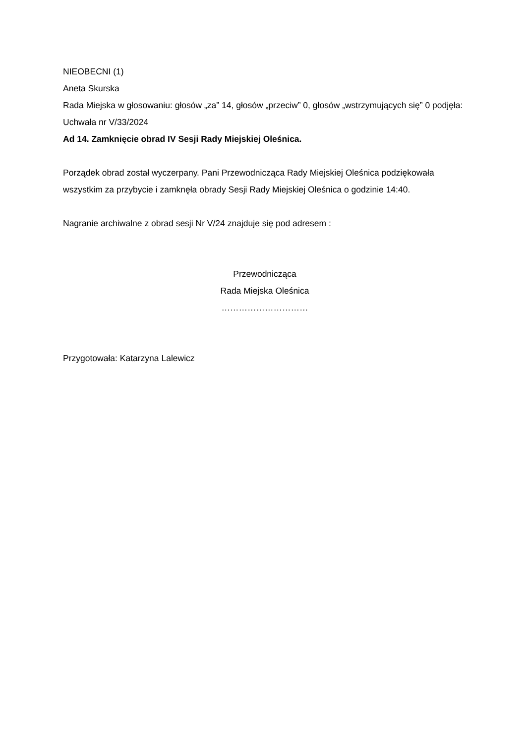NIEOBECNI (1)
Aneta Skurska
Rada Miejska w głosowaniu: głosów „za” 14, głosów „przeciw” 0, głosów „wstrzymujących się” 0 podjęła: Uchwała nr V/33/2024
Ad 14. Zamknięcie obrad IV Sesji Rady Miejskiej Oleśnica.
Porządek obrad został wyczerpany. Pani Przewodnicząca Rady Miejskiej Oleśnica podziękowała wszystkim za przybycie i zamknęła obrady Sesji Rady Miejskiej Oleśnica o godzinie 14:40.
Nagranie archiwalne z obrad sesji Nr V/24 znajduje się pod adresem :
Przewodnicząca
Rada Miejska Oleśnica
…………………………
Przygotowała: Katarzyna Lalewicz